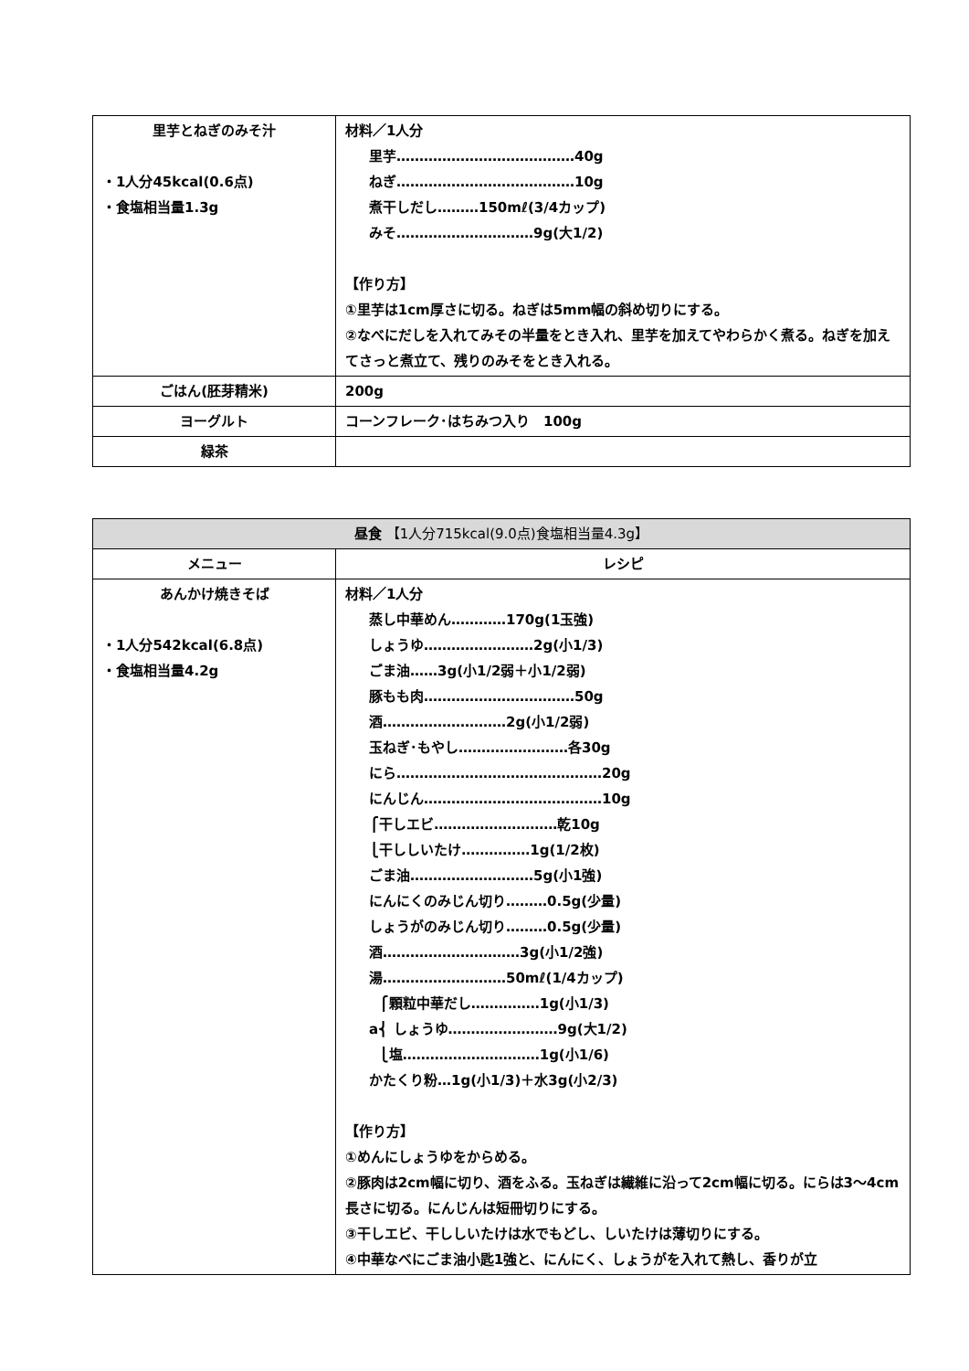| 里芋とねぎのみそ汁 ・1人分45kcal(0.6点) ・食塩相当量1.3g | 材料／1人分 里芋…………………………………40g ねぎ…………………………………10g 煮干しだし………150mℓ(3/4カップ) みそ…………………………9g(大1/2) 【作り方】 ①里芋は1cm厚さに切る。ねぎは5mm幅の斜め切りにする。 ②なべにだしを入れてみその半量をとき入れ、里芋を加えてやわらかく煮る。ねぎを加えてさっと煮立て、残りのみそをとき入れる。 |
| ごはん(胚芽精米) | 200g |
| ヨーグルト | コーンフレーク･はちみつ入り 100g |
| 緑茶 | |
| 昼食 【1人分715kcal(9.0点)食塩相当量4.3g】 | |
| メニュー | レシピ |
| あんかけ焼きそば ・1人分542kcal(6.8点) ・食塩相当量4.2g | 材料／1人分 蒸し中華めん…………170g(1玉強) しょうゆ……………………2g(小1/3) ごま油……3g(小1/2弱＋小1/2弱) 豚もも肉……………………………50g 酒………………………2g(小1/2弱) 玉ねぎ･もやし……………………各30g にら………………………………………20g にんじん…………………………………10g ⎧干しエビ………………………乾10g ⎩干ししいたけ……………1g(1/2枚) ごま油………………………5g(小1強) にんにくのみじん切り………0.5g(少量) しょうがのみじん切り………0.5g(少量) 酒…………………………3g(小1/2強) 湯………………………50mℓ(1/4カップ) ⎧顆粒中華だし……………1g(小1/3) a⎨ しょうゆ……………………9g(大1/2) ⎩塩…………………………1g(小1/6) かたくり粉…1g(小1/3)＋水3g(小2/3) 【作り方】 ①めんにしょうゆをからめる。 ②豚肉は2cm幅に切り、酒をふる。玉ねぎは繊維に沿って2cm幅に切る。にらは3～4cm長さに切る。にんじんは短冊切りにする。 ③干しエビ、干ししいたけは水でもどし、しいたけは薄切りにする。 ④中華なべにごま油小匙1強と、にんにく、しょうがを入れて熱し、香りが立 |